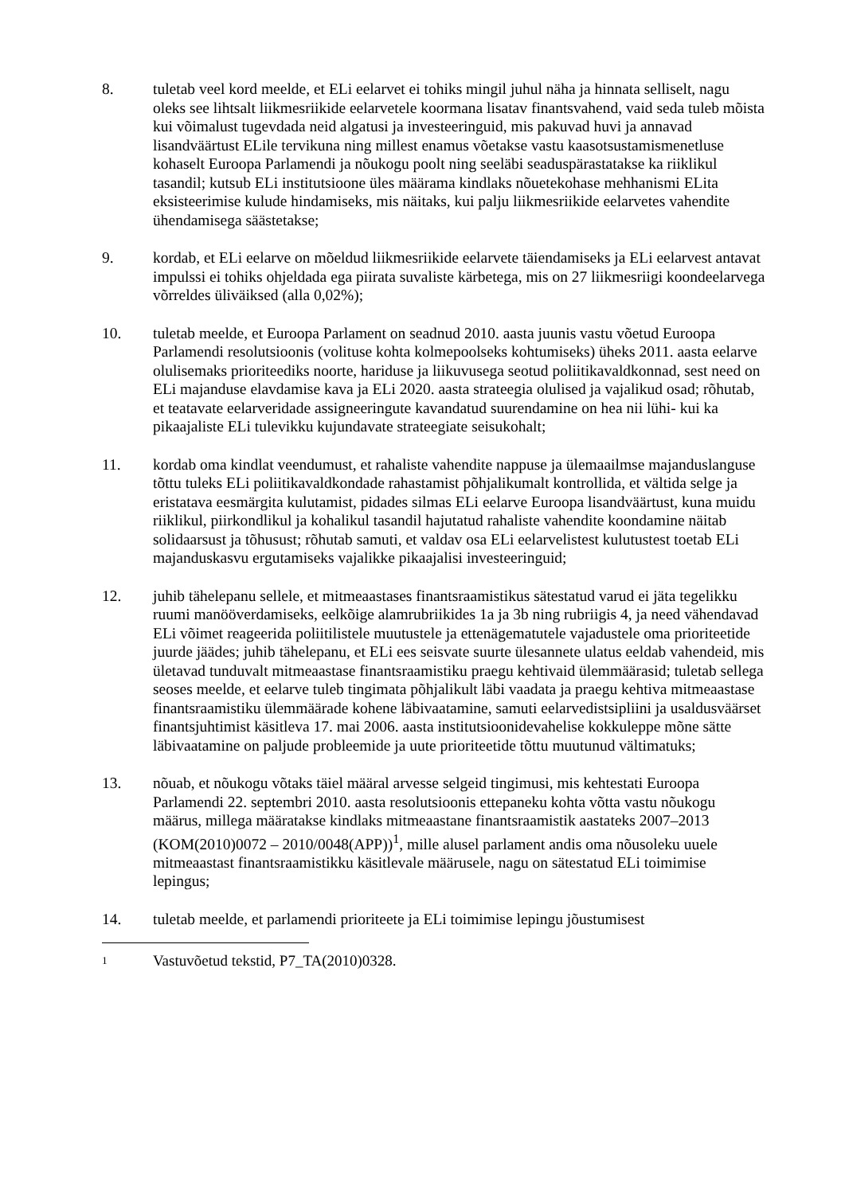8. tuletab veel kord meelde, et ELi eelarvet ei tohiks mingil juhul näha ja hinnata selliselt, nagu oleks see lihtsalt liikmesriikide eelarvetele koormana lisatav finantsvahend, vaid seda tuleb mõista kui võimalust tugevdada neid algatusi ja investeeringuid, mis pakuvad huvi ja annavad lisandväärtust ELile tervikuna ning millest enamus võetakse vastu kaasotsustamismenetluse kohaselt Euroopa Parlamendi ja nõukogu poolt ning seeläbi seaduspärastatakse ka riiklikul tasandil; kutsub ELi institutsioone üles määrama kindlaks nõuetekohase mehhanismi ELita eksisteerimise kulude hindamiseks, mis näitaks, kui palju liikmesriikide eelarvetes vahendite ühendamisega säästetakse;
9. kordab, et ELi eelarve on mõeldud liikmesriikide eelarvete täiendamiseks ja ELi eelarvest antavat impulssi ei tohiks ohjeldada ega piirata suvaliste kärbetega, mis on 27 liikmesriigi koondeelarvega võrreldes üliväiksed (alla 0,02%);
10. tuletab meelde, et Euroopa Parlament on seadnud 2010. aasta juunis vastu võetud Euroopa Parlamendi resolutsioonis (volituse kohta kolmepoolseks kohtumiseks) üheks 2011. aasta eelarve olulisemaks prioriteediks noorte, hariduse ja liikuvusega seotud poliitikavaldkonnad, sest need on ELi majanduse elavdamise kava ja ELi 2020. aasta strateegia olulised ja vajalikud osad; rõhutab, et teatavate eelarveridade assigneeringute kavandatud suurendamine on hea nii lühi- kui ka pikaajaliste ELi tulevikku kujundavate strateegiate seisukohalt;
11. kordab oma kindlat veendumust, et rahaliste vahendite nappuse ja ülemaailmse majanduslanguse tõttu tuleks ELi poliitikavaldkondade rahastamist põhjalikumalt kontrollida, et vältida selge ja eristatava eesmärgita kulutamist, pidades silmas ELi eelarve Euroopa lisandväärtust, kuna muidu riiklikul, piirkondlikul ja kohalikul tasandil hajutatud rahaliste vahendite koondamine näitab solidaarsust ja tõhusust; rõhutab samuti, et valdav osa ELi eelarvelistest kulutustest toetab ELi majanduskasvu ergutamiseks vajalikke pikaajalisi investeeringuid;
12. juhib tähelepanu sellele, et mitmeaastases finantsraamistikus sätestatud varud ei jäta tegelikku ruumi manööverdamiseks, eelkõige alamrubriikides 1a ja 3b ning rubriigis 4, ja need vähendavad ELi võimet reageerida poliitilistele muutustele ja ettenägematutele vajadustele oma prioriteetide juurde jäädes; juhib tähelepanu, et ELi ees seisvate suurte ülesannete ulatus eeldab vahendeid, mis ületavad tunduvalt mitmeaastase finantsraamistiku praegu kehtivaid ülemmäärasid; tuletab sellega seoses meelde, et eelarve tuleb tingimata põhjalikult läbi vaadata ja praegu kehtiva mitmeaastase finantsraamistiku ülemmäärade kohene läbivaatamine, samuti eelarvedistsipliini ja usaldusväärset finantsjuhtimist käsitleva 17. mai 2006. aasta institutsioonidevahelise kokkuleppe mõne sätte läbivaatamine on paljude probleemide ja uute prioriteetide tõttu muutunud vältimatuks;
13. nõuab, et nõukogu võtaks täiel määral arvesse selgeid tingimusi, mis kehtestati Euroopa Parlamendi 22. septembri 2010. aasta resolutsioonis ettepaneku kohta võtta vastu nõukogu määrus, millega määratakse kindlaks mitmeaastane finantsraamistik aastateks 2007–2013 (KOM(2010)0072 – 2010/0048(APP))<sup>1</sup>, mille alusel parlament andis oma nõusoleku uuele mitmeaastast finantsraamistikku käsitlevale määrusele, nagu on sätestatud ELi toimimise lepingus;
14. tuletab meelde, et parlamendi prioriteete ja ELi toimimise lepingu jõustumisest
<sup>1</sup>
Vastuvõetud tekstid, P7_TA(2010)0328.